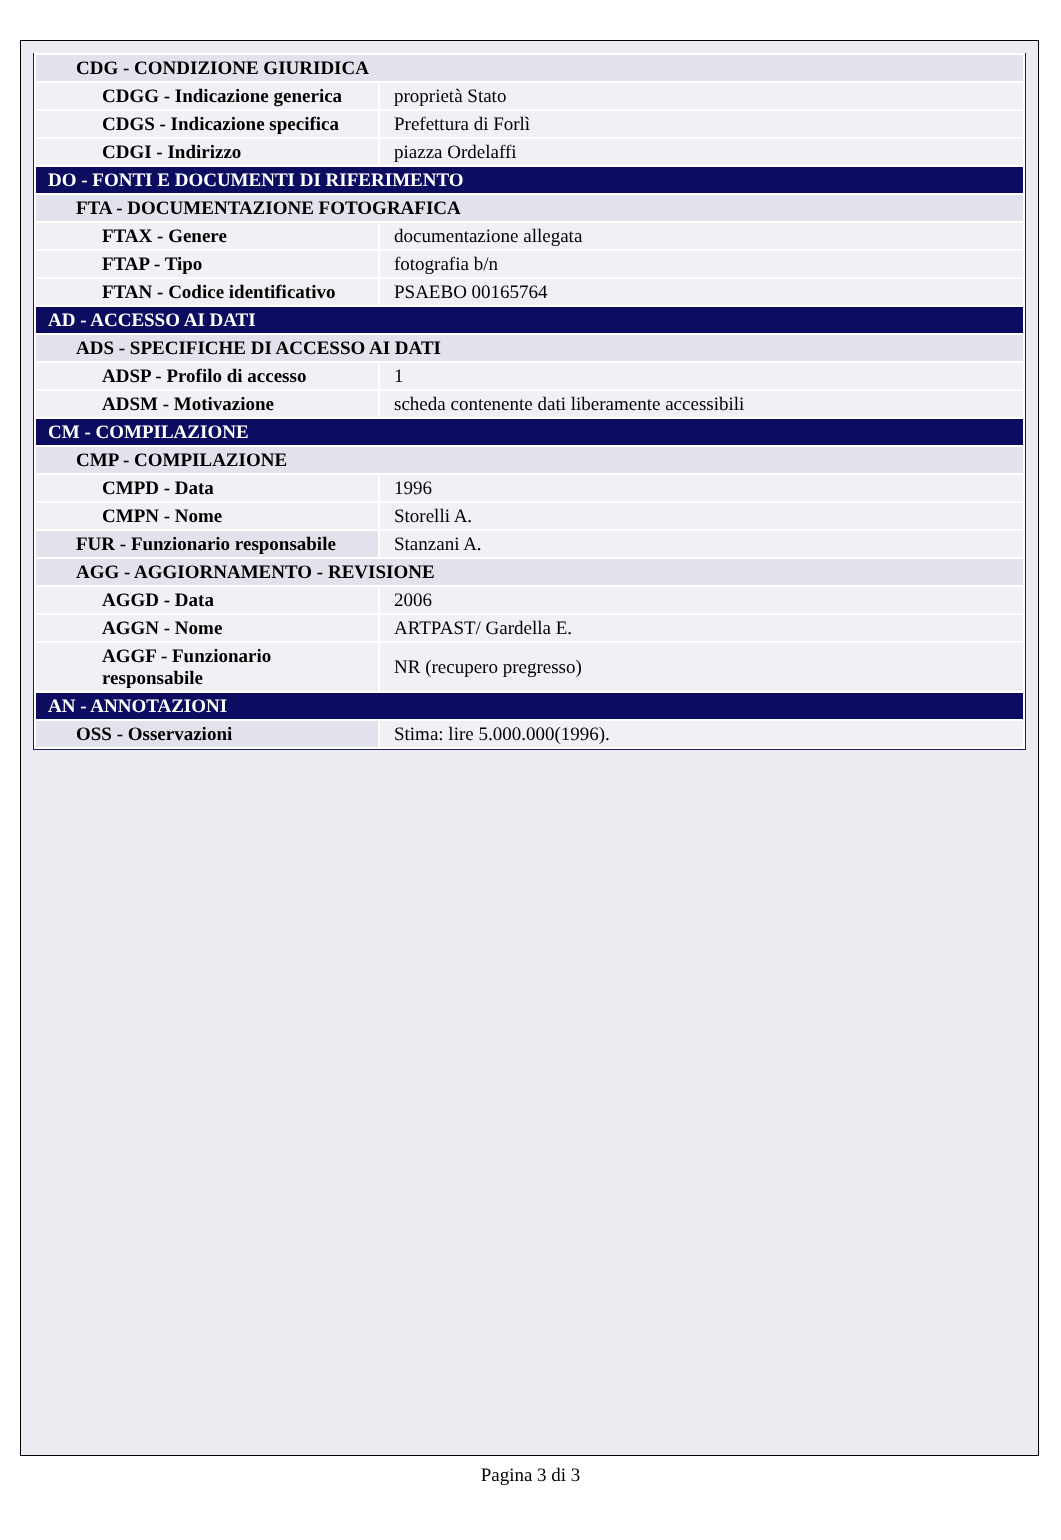| CDG - CONDIZIONE GIURIDICA | |
| CDGG - Indicazione generica | proprietà Stato |
| CDGS - Indicazione specifica | Prefettura di Forlì |
| CDGI - Indirizzo | piazza Ordelaffi |
| DO - FONTI E DOCUMENTI DI RIFERIMENTO | |
| FTA - DOCUMENTAZIONE FOTOGRAFICA | |
| FTAX - Genere | documentazione allegata |
| FTAP - Tipo | fotografia b/n |
| FTAN - Codice identificativo | PSAEBO 00165764 |
| AD - ACCESSO AI DATI | |
| ADS - SPECIFICHE DI ACCESSO AI DATI | |
| ADSP - Profilo di accesso | 1 |
| ADSM - Motivazione | scheda contenente dati liberamente accessibili |
| CM - COMPILAZIONE | |
| CMP - COMPILAZIONE | |
| CMPD - Data | 1996 |
| CMPN - Nome | Storelli A. |
| FUR - Funzionario responsabile | Stanzani A. |
| AGG - AGGIORNAMENTO - REVISIONE | |
| AGGD - Data | 2006 |
| AGGN - Nome | ARTPAST/ Gardella E. |
| AGGF - Funzionario responsabile | NR (recupero pregresso) |
| AN - ANNOTAZIONI | |
| OSS - Osservazioni | Stima: lire 5.000.000(1996). |
Pagina 3 di 3